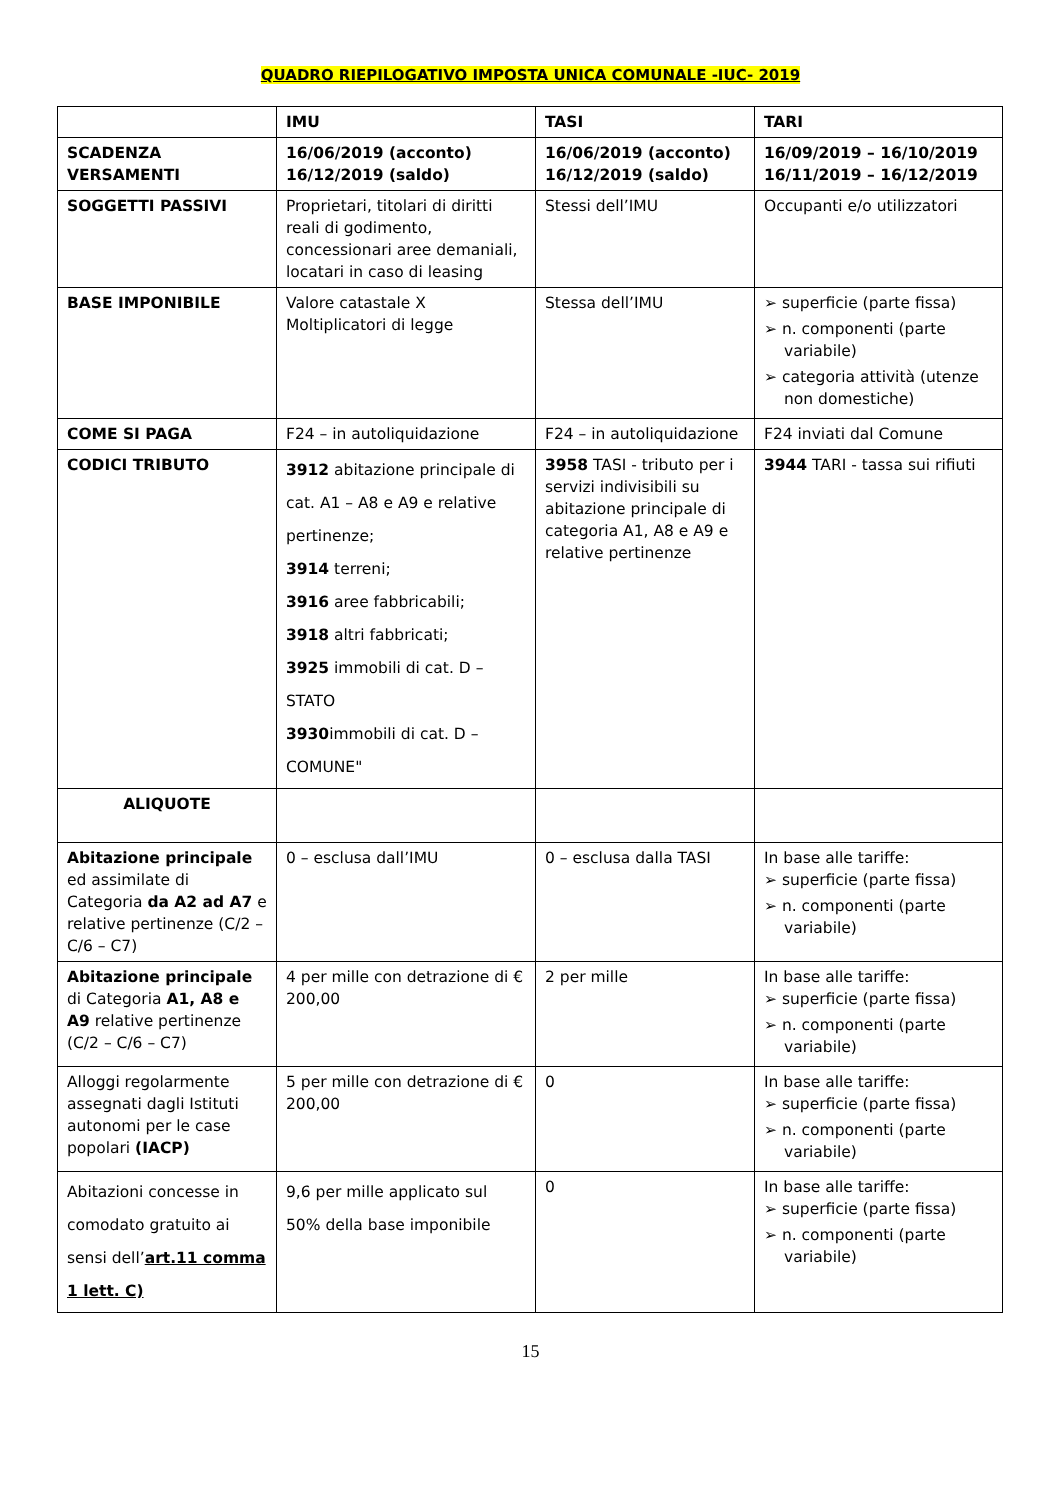QUADRO RIEPILOGATIVO IMPOSTA UNICA COMUNALE -IUC- 2019
| | IMU | TASI | TARI |
| --- | --- | --- | --- |
| SCADENZA VERSAMENTI | 16/06/2019 (acconto) 16/12/2019 (saldo) | 16/06/2019 (acconto) 16/12/2019 (saldo) | 16/09/2019 – 16/10/2019 16/11/2019 – 16/12/2019 |
| SOGGETTI PASSIVI | Proprietari, titolari di diritti reali di godimento, concessionari aree demaniali, locatari in caso di leasing | Stessi dell’IMU | Occupanti e/o utilizzatori |
| BASE IMPONIBILE | Valore catastale X Moltiplicatori di legge | Stessa dell’IMU | ➢ superficie (parte fissa) ➢ n. componenti (parte variabile) ➢ categoria attività (utenze non domestiche) |
| COME SI PAGA | F24 – in autoliquidazione | F24 – in autoliquidazione | F24 inviati dal Comune |
| CODICI TRIBUTO | 3912 abitazione principale di cat. A1 – A8 e A9 e relative pertinenze; 3914 terreni; 3916 aree fabbricabili; 3918 altri fabbricati; 3925 immobili di cat. D – STATO 3930 immobili di cat. D – COMUNE" | 3958 TASI - tributo per i servizi indivisibili su abitazione principale di categoria A1, A8 e A9 e relative pertinenze | 3944 TARI - tassa sui rifiuti |
| ALIQUOTE | | | |
| Abitazione principale ed assimilate di Categoria da A2 ad A7 e relative pertinenze (C/2 – C/6 – C7) | 0 – esclusa dall’IMU | 0 – esclusa dalla TASI | In base alle tariffe: ➢ superficie (parte fissa) ➢ n. componenti (parte variabile) |
| Abitazione principale di Categoria A1, A8 e A9 relative pertinenze (C/2 – C/6 – C7) | 4 per mille con detrazione di € 200,00 | 2 per mille | In base alle tariffe: ➢ superficie (parte fissa) ➢ n. componenti (parte variabile) |
| Alloggi regolarmente assegnati dagli Istituti autonomi per le case popolari (IACP) | 5 per mille con detrazione di € 200,00 | 0 | In base alle tariffe: ➢ superficie (parte fissa) ➢ n. componenti (parte variabile) |
| Abitazioni concesse in comodato gratuito ai sensi dell’ art.11 comma 1 lett. C) | 9,6 per mille applicato sul 50% della base imponibile | 0 | In base alle tariffe: ➢ superficie (parte fissa) ➢ n. componenti (parte variabile) |
15